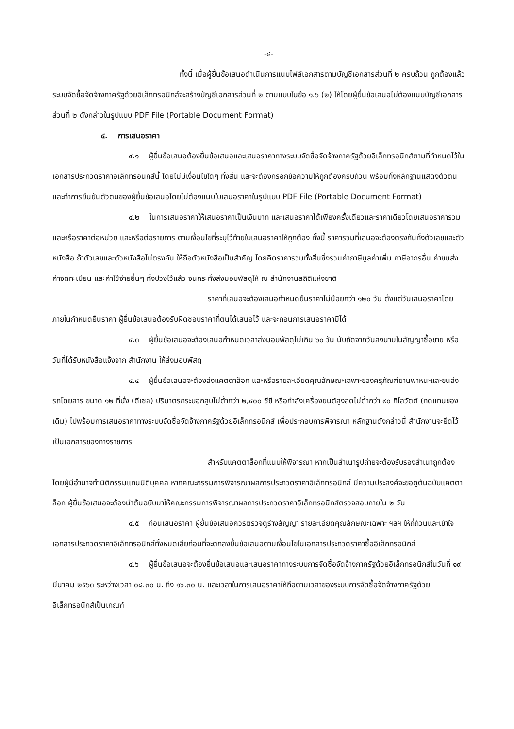-๔-
ทั้งนี้ เมื่อผู้ยื่นข้อเสนอดำเนินการแนบไฟล์เอกสารตามบัญชีเอกสารส่วนที่ ๒ ครบถ้วน ถูกต้องแล้ว ระบบจัดซื้อจัดจ้างภาครัฐด้วยอิเล็กทรอนิกส์จะสร้างบัญชีเอกสารส่วนที่ ๒ ตามแบบในข้อ ๑.๖ (๒) ให้โดยผู้ยื่นข้อเสนอไม่ต้องแนบบัญชีเอกสารส่วนที่ ๒ ดังกล่าวในรูปแบบ PDF File (Portable Document Format)
๔. การเสนอราคา
๔.๑ ผู้ยื่นข้อเสนอต้องยื่นข้อเสนอและเสนอราคาทางระบบจัดซื้อจัดจ้างภาครัฐด้วยอิเล็กทรอนิกส์ตามที่กำหนดไว้ในเอกสารประกวดราคาอิเล็กทรอนิกส์นี้ โดยไม่มีเงื่อนไขใดๆ ทั้งสิ้น และจะต้องกรอกข้อความให้ถูกต้องครบถ้วน พร้อมทั้งหลักฐานแสดงตัวตนและทำการยืนยันตัวตนของผู้ยื่นข้อเสนอโดยไม่ต้องแนบใบเสนอราคาในรูปแบบ PDF File (Portable Document Format)
๔.๒ ในการเสนอราคาให้เสนอราคาเป็นเงินบาท และเสนอราคาได้เพียงครั้งเดียวและราคาเดียวโดยเสนอราคารวม และหรือราคาต่อหน่วย และหรือต่อรายการ ตามเงื่อนไขที่ระบุไว้ท้ายใบเสนอราคาให้ถูกต้อง ทั้งนี้ ราคารวมที่เสนอจะต้องตรงกันทั้งตัวเลขและตัวหนังสือ ถ้าตัวเลขและตัวหนังสือไม่ตรงกัน ให้ถือตัวหนังสือเป็นสำคัญ โดยคิดราคารวมทั้งสิ้นซึ่งรวมค่าภาษีมูลค่าเพิ่ม ภาษีอากรอื่น ค่าขนส่ง ค่าจดทะเบียน และค่าใช้จ่ายอื่นๆ ทั้งปวงไว้แล้ว จนกระทั่งส่งมอบพัสดุให้ ณ สำนักงานสถิติแห่งชาติ
ราคาที่เสนอจะต้องเสนอกำหนดยืนราคาไม่น้อยกว่า ๑๒๐ วัน ตั้งแต่วันเสนอราคาโดยภายในกำหนดยืนราคา ผู้ยื่นข้อเสนอต้องรับผิดชอบราคาที่ตนได้เสนอไว้ และจะถอนการเสนอราคามิได้
๔.๓ ผู้ยื่นข้อเสนอจะต้องเสนอกำหนดเวลาส่งมอบพัสดุไม่เกิน ๖๐ วัน นับถัดจากวันลงนามในสัญญาซื้อขาย หรือวันที่ได้รับหนังสือแจ้งจาก สำนักงาน ให้ส่งมอบพัสดุ
๔.๔ ผู้ยื่นข้อเสนอจะต้องส่งแคตตาล็อก และหรือรายละเอียดคุณลักษณะเฉพาะของครุภัณฑ์ยานพาหนะและขนส่ง รถโดยสาร ขนาด ๑๒ ที่นั่ง (ดีเซล) ปริมาตรกระบอกสูบไม่ต่ำกว่า ๒,๔๐๐ ซีซี หรือกำลังเครื่องยนต์สูงสุดไม่ต่ำกว่า ๙๐ กิโลวัตต์ (ทดแทนของเดิม) ไปพร้อมการเสนอราคาทางระบบจัดซื้อจัดจ้างภาครัฐด้วยอิเล็กทรอนิกส์ เพื่อประกอบการพิจารณา หลักฐานดังกล่าวนี้ สำนักงานจะยึดไว้เป็นเอกสารของทางราชการ
สำหรับแคตตาล็อกที่แนบให้พิจารณา หากเป็นสำเนารูปถ่ายจะต้องรับรองสำเนาถูกต้องโดยผู้มีอำนาจทำนิติกรรมแทนนิติบุคคล หากคณะกรรมการพิจารณาผลการประกวดราคาอิเล็กทรอนิกส์ มีความประสงค์จะขอดูต้นฉบับแคตตาล็อก ผู้ยื่นข้อเสนอจะต้องนำต้นฉบับมาให้คณะกรรมการพิจารณาผลการประกวดราคาอิเล็กทรอนิกส์ตรวจสอบภายใน ๒ วัน
๔.๕ ก่อนเสนอราคา ผู้ยื่นข้อเสนอควรตรวจดูร่างสัญญา รายละเอียดคุณลักษณะเฉพาะ ฯลฯ ให้ถี่ถ้วนและเข้าใจเอกสารประกวดราคาอิเล็กทรอนิกส์ทั้งหมดเสียก่อนที่จะตกลงยื่นข้อเสนอตามเงื่อนไขในเอกสารประกวดราคาซื้ออิเล็กทรอนิกส์
๔.๖ ผู้ยื่นข้อเสนอจะต้องยื่นข้อเสนอและเสนอราคาทางระบบการจัดซื้อจัดจ้างภาครัฐด้วยอิเล็กทรอนิกส์ในวันที่ ๑๙ มีนาคม ๒๕๖๓ ระหว่างเวลา ๐๘.๓๐ น. ถึง ๑๖.๓๐ น. และเวลาในการเสนอราคาให้ถือตามเวลาของระบบการจัดซื้อจัดจ้างภาครัฐด้วยอิเล็กทรอนิกส์เป็นเกณฑ์